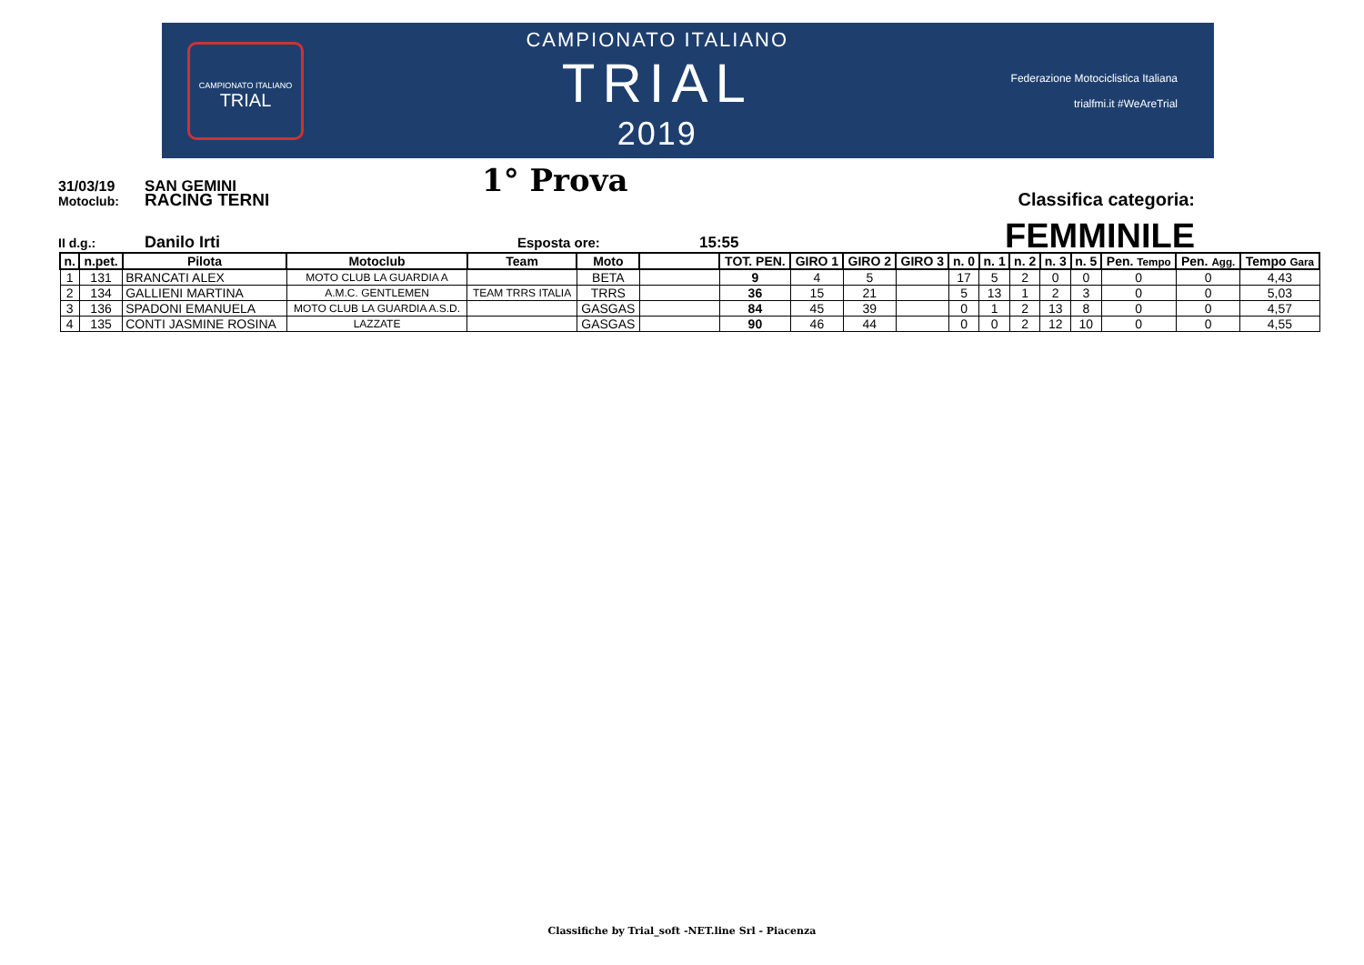CAMPIONATO ITALIANO
TRIAL
CAMPIONATO ITALIANO
TRIAL
2019
Federazione Motociclistica Italiana
trialfmi.it #WeAreTrial
31/03/19 SAN GEMINI 1° Prova
Motoclub: RACING TERNI Classifica categoria:
II d.g.: Danilo Irti Esposta ore: 15:55 FEMMINILE
| n. | n.pet. | Pilota | Motoclub | Team | Moto | | TOT. PEN. | GIRO 1 | GIRO 2 | GIRO 3 | n. 0 | n. 1 | n. 2 | n. 3 | n. 5 | Pen. Tempo | Pen. Agg. | Tempo Gara |
| --- | --- | --- | --- | --- | --- | --- | --- | --- | --- | --- | --- | --- | --- | --- | --- | --- | --- | --- |
| 1 | 131 | BRANCATI ALEX | MOTO CLUB LA GUARDIA A | | BETA | | 9 | 4 | 5 | | 17 | 5 | 2 | 0 | 0 | 0 | 0 | 4,43 |
| 2 | 134 | GALLIENI MARTINA | A.M.C. GENTLEMEN | TEAM TRRS ITALIA | TRRS | | 36 | 15 | 21 | | 5 | 13 | 1 | 2 | 3 | 0 | 0 | 5,03 |
| 3 | 136 | SPADONI EMANUELA | MOTO CLUB LA GUARDIA A.S.D. | | GASGAS | | 84 | 45 | 39 | | 0 | 1 | 2 | 13 | 8 | 0 | 0 | 4,57 |
| 4 | 135 | CONTI JASMINE ROSINA | LAZZATE | | GASGAS | | 90 | 46 | 44 | | 0 | 0 | 2 | 12 | 10 | 0 | 0 | 4,55 |
Classifiche by Trial_soft -NET.line Srl - Piacenza